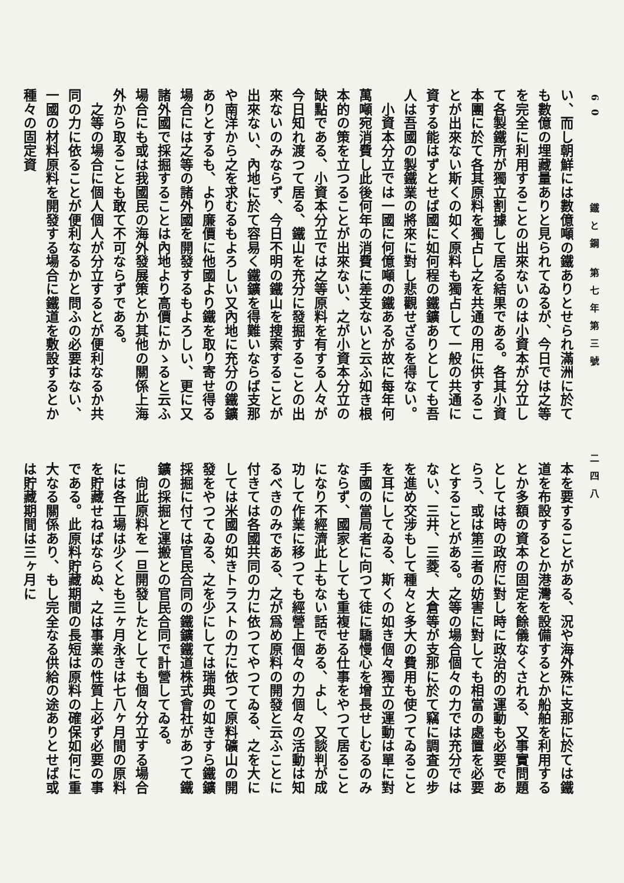60 鐵と鋼 第七年第三號 二四八
い、而し朝鮮には數億噸の鐵ありとせられ滿洲に於ても數億の埋藏量ありと見られてゐるが、今日では之等を完全に利用することの出來ないのは小資本が分立して各製鐵所が獨立割據して居る結果である。各其小資本團に於て各其原料を獨占し之を共通の用に供することが出來ない斯くの如く原料も獨占して一般の共通に資する能はずとせば國に如何程の鐵鑛ありとしても吾人は吾國の製鐵業の將來に對し悲觀せざるを得ない。
　小資本分立では一國に何億噸の鐵あるが故に每年何萬噸宛消費し此後何年の消費に差支ないと云ふ如き根本的の策を立つることが出來ない、之が小資本分立の缺點である、小資本分立では之等原料を有する人々が今日知れ渡つて居る、鐵山を充分に發掘することの出來ないのみならず、今日不明の鐵山を搜索することが出來ない、內地に於て容易く鐵鑛を得難いならば支那や南洋から之を求むるもよろしい又內地に充分の鐵鑛ありとするも、より廉價に他國より鐵を取り寄せ得る場合には之等の諸外國を開發するもよろしい、更に又諸外國で採掘することは內地より高價にかゝると云ふ場合にも或は我國民の海外發展策とか其他の關係上海外から取ることも敢て不可ならずである。
　之等の場合に個人個人が分立するとが便利なるか共同の力に依ることが便利なるかと問ふの必要はない、一國の材料原料を開發する場合に鐵道を敷設するとか種々の固定資
本を要することがある、況や海外殊に支那に於ては鐵道を布設するとか港灣を設備するとか船舶を利用するとか多額の資本の固定を餘儀なくされる、又事實問題としては時の政府に對し時に政治的の運動も必要であらう、或は第三者の妨害に對しても相當の處置を必要とすることがある。之等の場合個々の力では充分ではない、三井、三菱、大倉等が支那に於て竊に調査の步を進め交涉もして種々と多大の費用も使つてゐることを耳にしてゐる、斯くの如き個々獨立の運動は單に對手國の當局者に向つて徒に驕慢心を增長せしむるのみならず、國家としても重複せる仕事をやつて居ることになり不經濟此上もない話である、よし、又談判が成功して作業に移つても經營上個々の力個々の活動は知るべきのみである、之が爲め原料の開發と云ふことに付きては各國共同の力に依つてやつてゐる、之を大にしては米國の如きトラストの力に依つて原料礦山の開發をやつてゐる、之を少にしては瑞典の如きすら鐵鑛採掘に付ては官民合同の鐵鑛鐵道株式會社があつて鐵鑛の採掘と運搬との官民合同で計營してゐる。
　尙此原料を一旦開發したとしても個々分立する場合には各工場は少くとも三ヶ月永きは七八ヶ月間の原料を貯藏せねばならぬ、之は事業の性質上必ず必要の事である。此原料貯藏期間の長短は原料の確保如何に重大なる關係あり、もし完全なる供給の途ありとせば或は貯藏期間は三ヶ月に